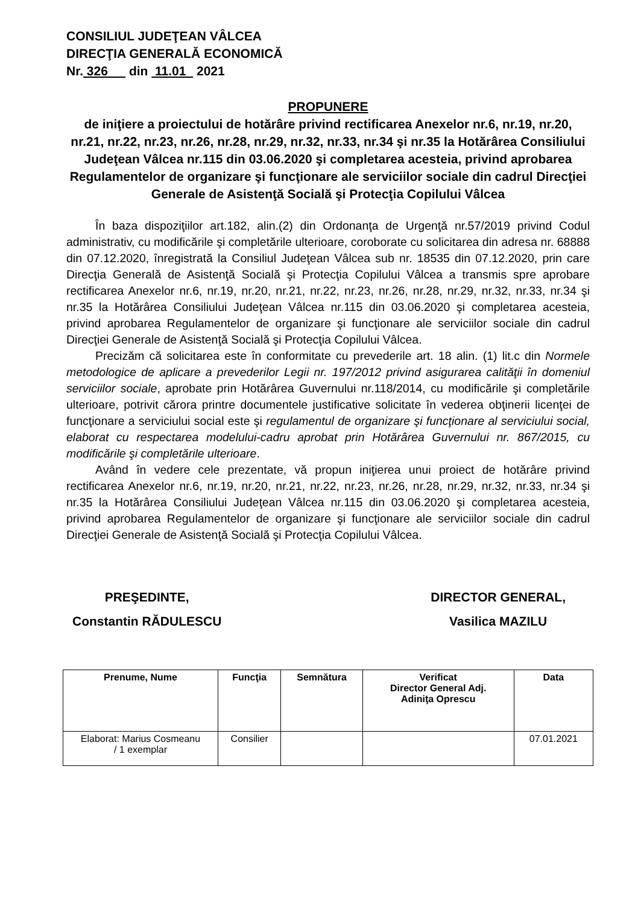CONSILIUL JUDEŢEAN VÂLCEA
DIRECŢIA GENERALĂ ECONOMICĂ
Nr. 326 din 11.01 2021
PROPUNERE
de iniţiere a proiectului de hotărâre privind rectificarea Anexelor nr.6, nr.19, nr.20, nr.21, nr.22, nr.23, nr.26, nr.28, nr.29, nr.32, nr.33, nr.34 şi nr.35 la Hotărârea Consiliului Judeţean Vâlcea nr.115 din 03.06.2020 şi completarea acesteia, privind aprobarea Regulamentelor de organizare şi funcţionare ale serviciilor sociale din cadrul Direcţiei Generale de Asistenţă Socială şi Protecţia Copilului Vâlcea
În baza dispoziţiilor art.182, alin.(2) din Ordonanţa de Urgenţă nr.57/2019 privind Codul administrativ, cu modificările şi completările ulterioare, coroborate cu solicitarea din adresa nr. 68888 din 07.12.2020, înregistrată la Consiliul Judeţean Vâlcea sub nr. 18535 din 07.12.2020, prin care Direcţia Generală de Asistenţă Socială şi Protecţia Copilului Vâlcea a transmis spre aprobare rectificarea Anexelor nr.6, nr.19, nr.20, nr.21, nr.22, nr.23, nr.26, nr.28, nr.29, nr.32, nr.33, nr.34 şi nr.35 la Hotărârea Consiliului Judeţean Vâlcea nr.115 din 03.06.2020 şi completarea acesteia, privind aprobarea Regulamentelor de organizare şi funcţionare ale serviciilor sociale din cadrul Direcţiei Generale de Asistenţă Socială şi Protecţia Copilului Vâlcea.
Precizăm că solicitarea este în conformitate cu prevederile art. 18 alin. (1) lit.c din Normele metodologice de aplicare a prevederilor Legii nr. 197/2012 privind asigurarea calităţii în domeniul serviciilor sociale, aprobate prin Hotărârea Guvernului nr.118/2014, cu modificările şi completările ulterioare, potrivit cărora printre documentele justificative solicitate în vederea obţinerii licenţei de funcţionare a serviciului social este şi regulamentul de organizare şi funcţionare al serviciului social, elaborat cu respectarea modelului-cadru aprobat prin Hotărârea Guvernului nr. 867/2015, cu modificările şi completările ulterioare.
Având în vedere cele prezentate, vă propun iniţierea unui proiect de hotărâre privind rectificarea Anexelor nr.6, nr.19, nr.20, nr.21, nr.22, nr.23, nr.26, nr.28, nr.29, nr.32, nr.33, nr.34 şi nr.35 la Hotărârea Consiliului Judeţean Vâlcea nr.115 din 03.06.2020 şi completarea acesteia, privind aprobarea Regulamentelor de organizare şi funcţionare ale serviciilor sociale din cadrul Direcţiei Generale de Asistenţă Socială şi Protecţia Copilului Vâlcea.
PREŞEDINTE,
Constantin RĂDULESCU
DIRECTOR GENERAL,
Vasilica MAZILU
| Prenume, Nume | Funcţia | Semnătura | Verificat Director General Adj. Adiniţa Oprescu | Data |
| --- | --- | --- | --- | --- |
| Elaborat: Marius Cosmeanu / 1 exemplar | Consilier | | | 07.01.2021 |